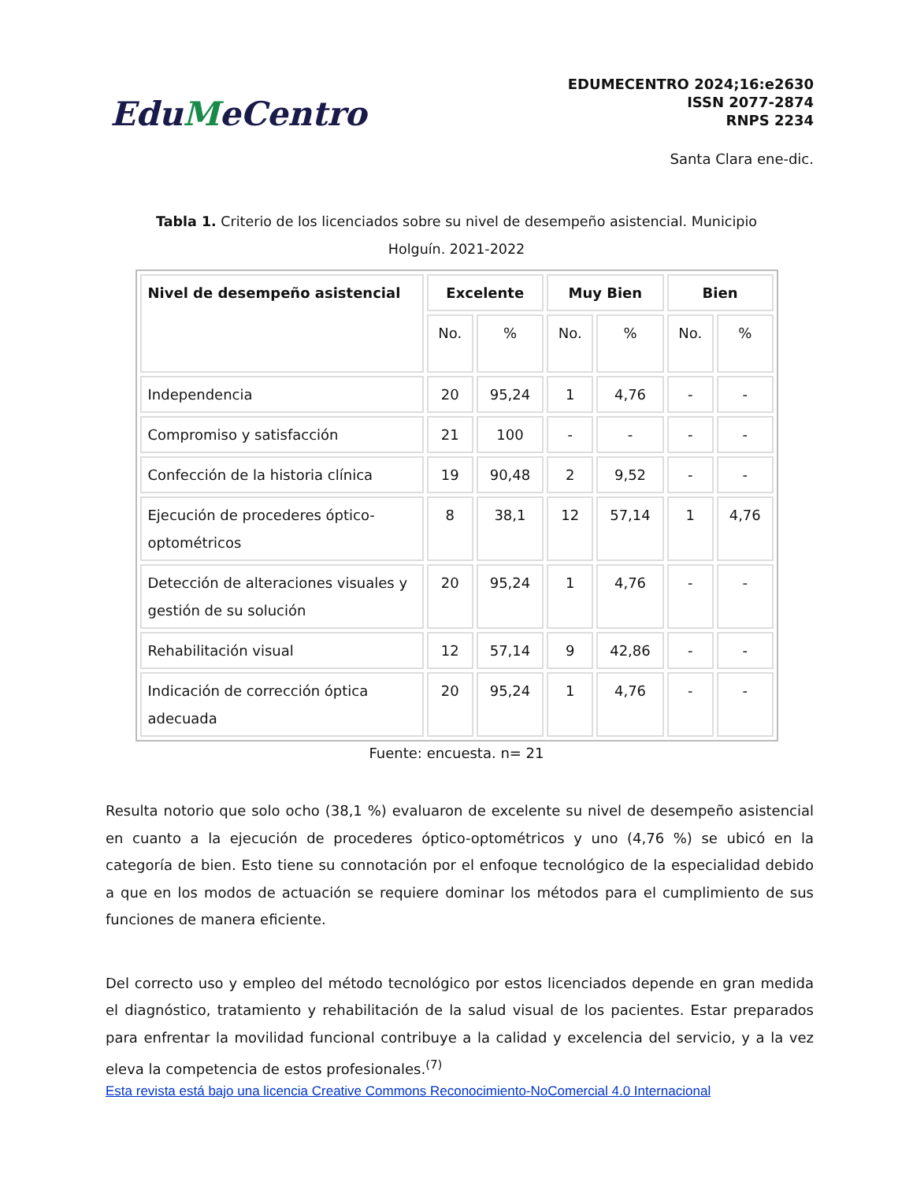EduMeCentro
EDUMECENTRO 2024;16:e2630
ISSN 2077-2874
RNPS 2234
Santa Clara ene-dic.
Tabla 1. Criterio de los licenciados sobre su nivel de desempeño asistencial. Municipio Holguín. 2021-2022
| Nivel de desempeño asistencial | Excelente | | Muy Bien | | Bien | |
| --- | --- | --- | --- | --- | --- | --- |
| | No. | % | No. | % | No. | % |
| Independencia | 20 | 95,24 | 1 | 4,76 | - | - |
| Compromiso y satisfacción | 21 | 100 | - | - | - | - |
| Confección de la historia clínica | 19 | 90,48 | 2 | 9,52 | - | - |
| Ejecución de procederes óptico-optométricos | 8 | 38,1 | 12 | 57,14 | 1 | 4,76 |
| Detección de alteraciones visuales y gestión de su solución | 20 | 95,24 | 1 | 4,76 | - | - |
| Rehabilitación visual | 12 | 57,14 | 9 | 42,86 | - | - |
| Indicación de corrección óptica adecuada | 20 | 95,24 | 1 | 4,76 | - | - |
Fuente: encuesta. n= 21
Resulta notorio que solo ocho (38,1 %) evaluaron de excelente su nivel de desempeño asistencial en cuanto a la ejecución de procederes óptico-optométricos y uno (4,76 %) se ubicó en la categoría de bien. Esto tiene su connotación por el enfoque tecnológico de la especialidad debido a que en los modos de actuación se requiere dominar los métodos para el cumplimiento de sus funciones de manera eficiente.
Del correcto uso y empleo del método tecnológico por estos licenciados depende en gran medida el diagnóstico, tratamiento y rehabilitación de la salud visual de los pacientes. Estar preparados para enfrentar la movilidad funcional contribuye a la calidad y excelencia del servicio, y a la vez eleva la competencia de estos profesionales.<sup>(7)</sup>
Esta revista está bajo una licencia Creative Commons Reconocimiento-NoComercial 4.0 Internacional